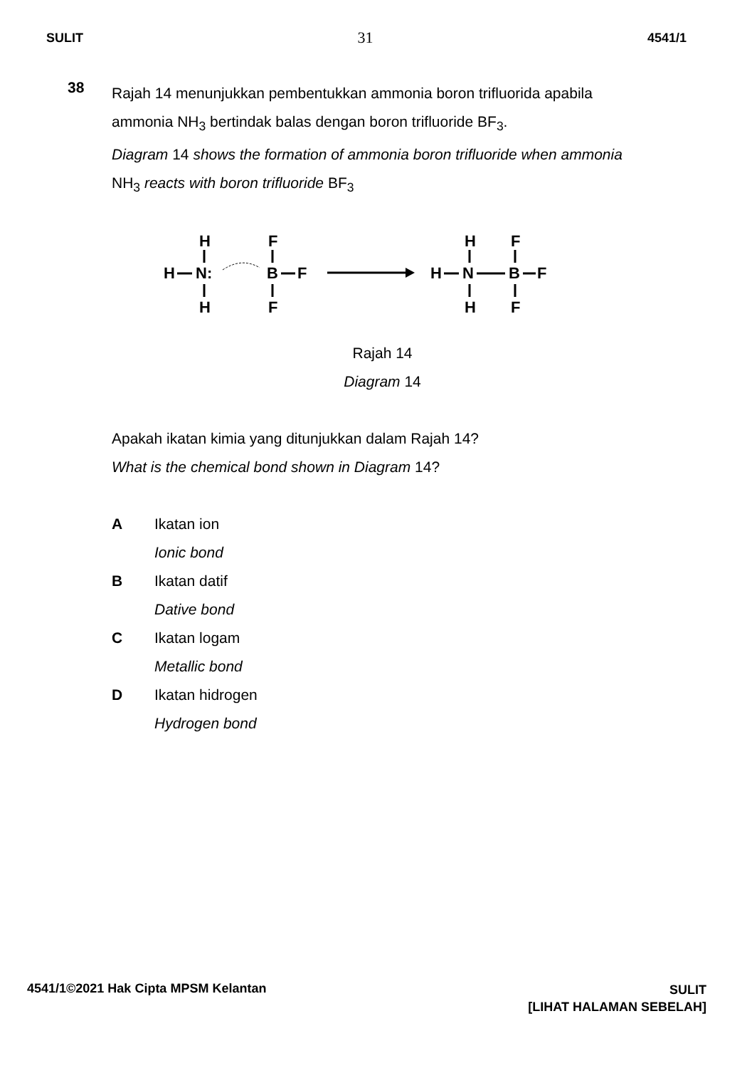SULIT 31 4541/1
38
Rajah 14 menunjukkan pembentukkan ammonia boron trifluorida apabila
ammonia NH<sub>3</sub> bertindak balas dengan boron trifluoride BF<sub>3</sub>.
Diagram 14 shows the formation of ammonia boron trifluoride when ammonia
NH<sub>3</sub> reacts with boron trifluoride BF<sub>3</sub>
H
H
N:
H
F
B
F
F
H
H
N
H
F
B
F
F
Rajah 14
Diagram 14
Apakah ikatan kimia yang ditunjukkan dalam Rajah 14?
What is the chemical bond shown in Diagram 14?
A Ikatan ion
Ionic bond
B Ikatan datif
Dative bond
C Ikatan logam
Metallic bond
D Ikatan hidrogen
Hydrogen bond
4541/1©2021 Hak Cipta MPSM Kelantan SULIT
[LIHAT HALAMAN SEBELAH]